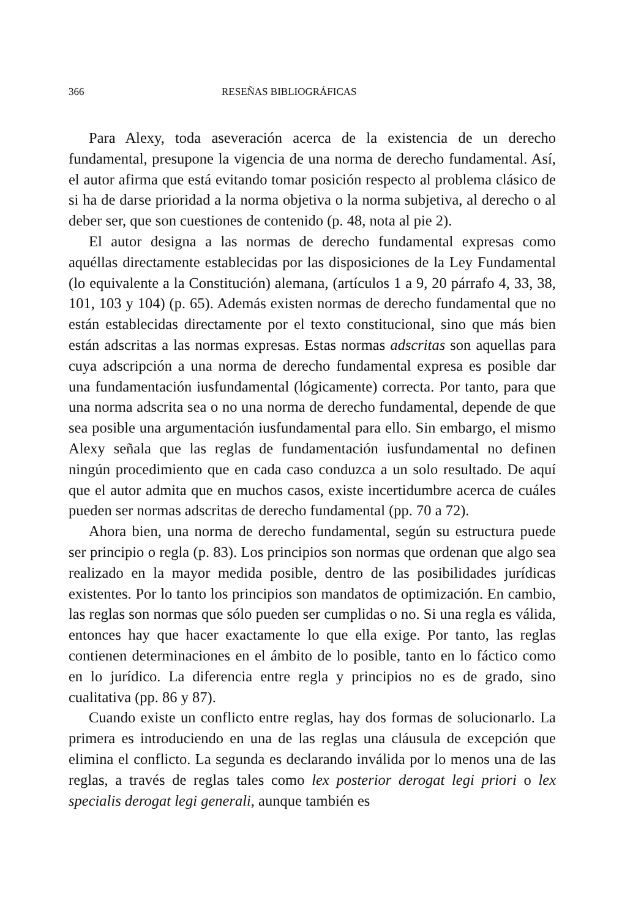366 RESEÑAS BIBLIOGRÁFICAS
Para Alexy, toda aseveración acerca de la existencia de un derecho fundamental, presupone la vigencia de una norma de derecho fundamental. Así, el autor afirma que está evitando tomar posición respecto al problema clásico de si ha de darse prioridad a la norma objetiva o la norma subjetiva, al derecho o al deber ser, que son cuestiones de contenido (p. 48, nota al pie 2).
El autor designa a las normas de derecho fundamental expresas como aquéllas directamente establecidas por las disposiciones de la Ley Fundamental (lo equivalente a la Constitución) alemana, (artículos 1 a 9, 20 párrafo 4, 33, 38, 101, 103 y 104) (p. 65). Además existen normas de derecho fundamental que no están establecidas directamente por el texto constitucional, sino que más bien están adscritas a las normas expresas. Estas normas adscritas son aquellas para cuya adscripción a una norma de derecho fundamental expresa es posible dar una fundamentación iusfundamental (lógicamente) correcta. Por tanto, para que una norma adscrita sea o no una norma de derecho fundamental, depende de que sea posible una argumentación iusfundamental para ello. Sin embargo, el mismo Alexy señala que las reglas de fundamentación iusfundamental no definen ningún procedimiento que en cada caso conduzca a un solo resultado. De aquí que el autor admita que en muchos casos, existe incertidumbre acerca de cuáles pueden ser normas adscritas de derecho fundamental (pp. 70 a 72).
Ahora bien, una norma de derecho fundamental, según su estructura puede ser principio o regla (p. 83). Los principios son normas que ordenan que algo sea realizado en la mayor medida posible, dentro de las posibilidades jurídicas existentes. Por lo tanto los principios son mandatos de optimización. En cambio, las reglas son normas que sólo pueden ser cumplidas o no. Si una regla es válida, entonces hay que hacer exactamente lo que ella exige. Por tanto, las reglas contienen determinaciones en el ámbito de lo posible, tanto en lo fáctico como en lo jurídico. La diferencia entre regla y principios no es de grado, sino cualitativa (pp. 86 y 87).
Cuando existe un conflicto entre reglas, hay dos formas de solucionarlo. La primera es introduciendo en una de las reglas una cláusula de excepción que elimina el conflicto. La segunda es declarando inválida por lo menos una de las reglas, a través de reglas tales como lex posterior derogat legi priori o lex specialis derogat legi generali, aunque también es